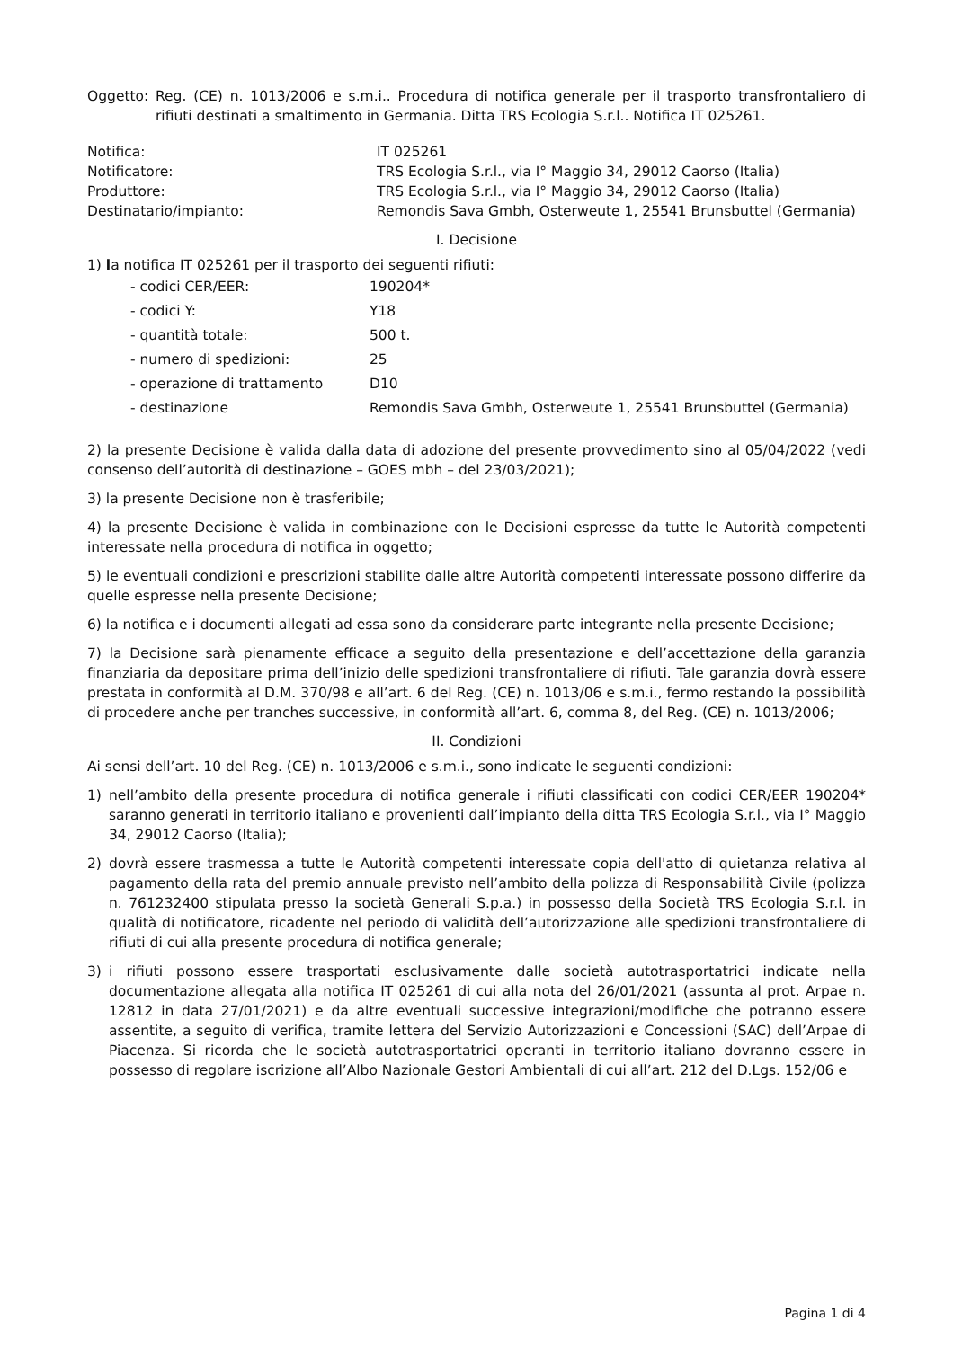Oggetto: Reg. (CE) n. 1013/2006 e s.m.i.. Procedura di notifica generale per il trasporto transfrontaliero di rifiuti destinati a smaltimento in Germania. Ditta TRS Ecologia S.r.l.. Notifica IT 025261.
Notifica: IT 025261
Notificatore: TRS Ecologia S.r.l., via I° Maggio 34, 29012 Caorso (Italia)
Produttore: TRS Ecologia S.r.l., via I° Maggio 34, 29012 Caorso (Italia)
Destinatario/impianto: Remondis Sava Gmbh, Osterweute 1, 25541 Brunsbuttel (Germania)
I. Decisione
1) la notifica IT 025261 per il trasporto dei seguenti rifiuti:
- codici CER/EER: 190204*
- codici Y: Y18
- quantità totale: 500 t.
- numero di spedizioni: 25
- operazione di trattamento D10
- destinazione Remondis Sava Gmbh, Osterweute 1, 25541 Brunsbuttel (Germania)
2) la presente Decisione è valida dalla data di adozione del presente provvedimento sino al 05/04/2022 (vedi consenso dell’autorità di destinazione – GOES mbh – del 23/03/2021);
3) la presente Decisione non è trasferibile;
4) la presente Decisione è valida in combinazione con le Decisioni espresse da tutte le Autorità competenti interessate nella procedura di notifica in oggetto;
5) le eventuali condizioni e prescrizioni stabilite dalle altre Autorità competenti interessate possono differire da quelle espresse nella presente Decisione;
6) la notifica e i documenti allegati ad essa sono da considerare parte integrante nella presente Decisione;
7) la Decisione sarà pienamente efficace a seguito della presentazione e dell’accettazione della garanzia finanziaria da depositare prima dell’inizio delle spedizioni transfrontaliere di rifiuti. Tale garanzia dovrà essere prestata in conformità al D.M. 370/98 e all’art. 6 del Reg. (CE) n. 1013/06 e s.m.i., fermo restando la possibilità di procedere anche per tranches successive, in conformità all’art. 6, comma 8, del Reg. (CE) n. 1013/2006;
II. Condizioni
Ai sensi dell’art. 10 del Reg. (CE) n. 1013/2006 e s.m.i., sono indicate le seguenti condizioni:
1) nell’ambito della presente procedura di notifica generale i rifiuti classificati con codici CER/EER 190204* saranno generati in territorio italiano e provenienti dall’impianto della ditta TRS Ecologia S.r.l., via I° Maggio 34, 29012 Caorso (Italia);
2) dovrà essere trasmessa a tutte le Autorità competenti interessate copia dell'atto di quietanza relativa al pagamento della rata del premio annuale previsto nell’ambito della polizza di Responsabilità Civile (polizza n. 761232400 stipulata presso la società Generali S.p.a.) in possesso della Società TRS Ecologia S.r.l. in qualità di notificatore, ricadente nel periodo di validità dell’autorizzazione alle spedizioni transfrontaliere di rifiuti di cui alla presente procedura di notifica generale;
3) i rifiuti possono essere trasportati esclusivamente dalle società autotrasportatrici indicate nella documentazione allegata alla notifica IT 025261 di cui alla nota del 26/01/2021 (assunta al prot. Arpae n. 12812 in data 27/01/2021) e da altre eventuali successive integrazioni/modifiche che potranno essere assentite, a seguito di verifica, tramite lettera del Servizio Autorizzazioni e Concessioni (SAC) dell’Arpae di Piacenza. Si ricorda che le società autotrasportatrici operanti in territorio italiano dovranno essere in possesso di regolare iscrizione all’Albo Nazionale Gestori Ambientali di cui all’art. 212 del D.Lgs. 152/06 e
Pagina 1 di 4